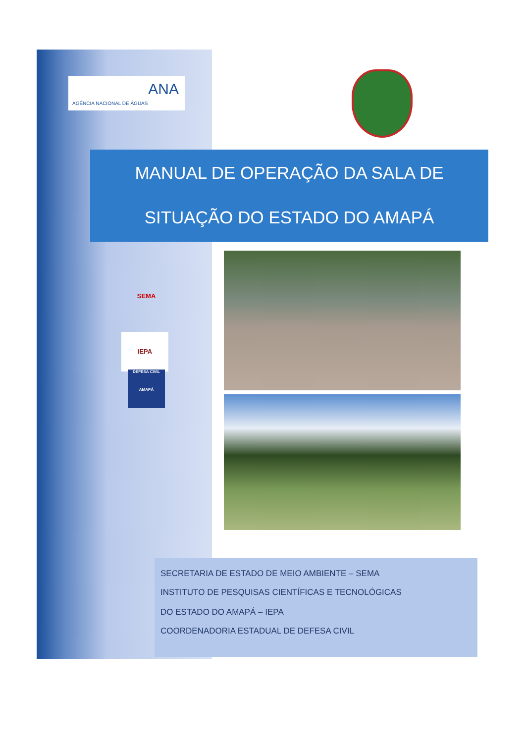ANA
AGÊNCIA NACIONAL DE ÁGUAS
MANUAL DE OPERAÇÃO DA SALA DE
SITUAÇÃO DO ESTADO DO AMAPÁ
SEMA
IEPA
DEFESA CIVIL
AMAPÁ
SECRETARIA DE ESTADO DE MEIO AMBIENTE – SEMA
INSTITUTO DE PESQUISAS CIENTÍFICAS E TECNOLÓGICAS
DO ESTADO DO AMAPÁ – IEPA
COORDENADORIA ESTADUAL DE DEFESA CIVIL